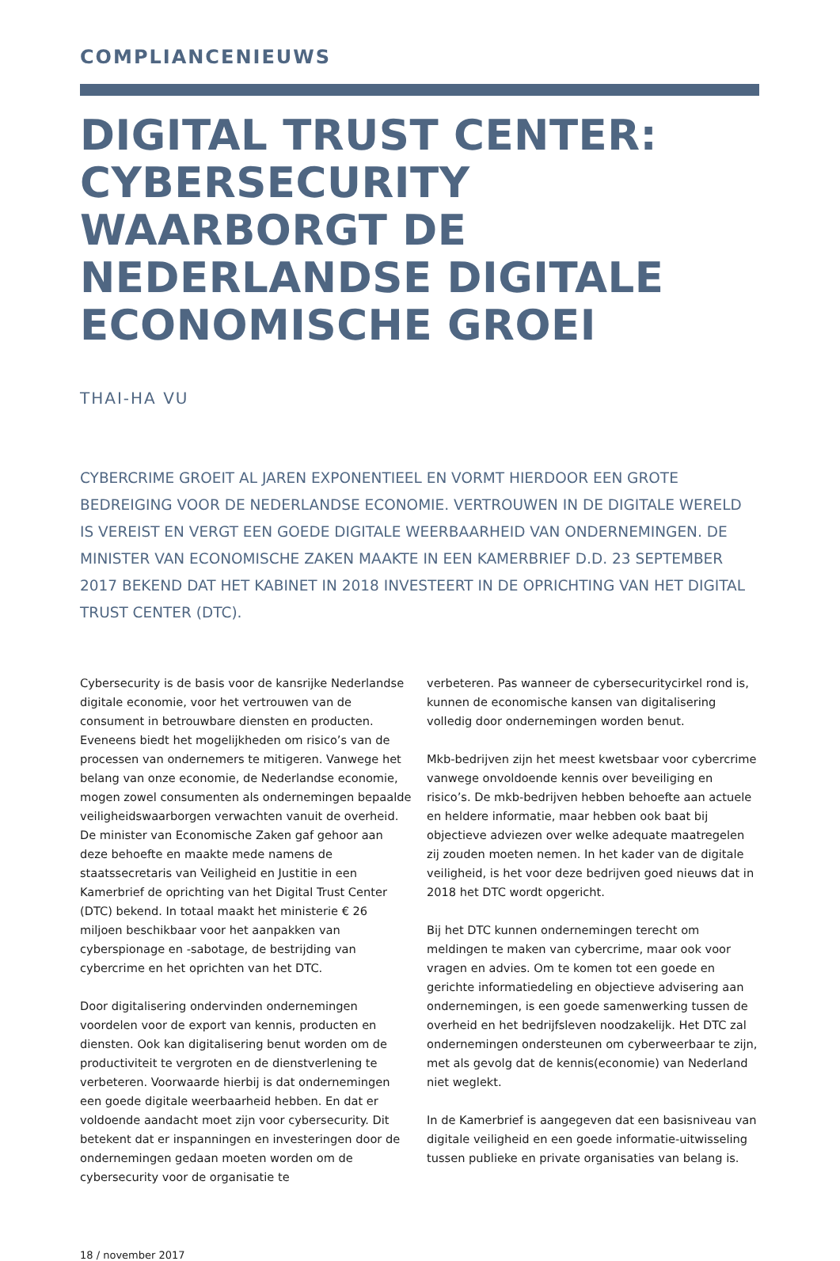COMPLIANCENIEUWS
DIGITAL TRUST CENTER: CYBERSECURITY WAARBORGT DE NEDERLANDSE DIGITALE ECONOMISCHE GROEI
THAI-HA VU
CYBERCRIME GROEIT AL JAREN EXPONENTIEEL EN VORMT HIERDOOR EEN GROTE BEDREIGING VOOR DE NEDERLANDSE ECONOMIE. VERTROUWEN IN DE DIGITALE WERELD IS VEREIST EN VERGT EEN GOEDE DIGITALE WEERBAARHEID VAN ONDERNEMINGEN. DE MINISTER VAN ECONOMISCHE ZAKEN MAAKTE IN EEN KAMERBRIEF D.D. 23 SEPTEMBER 2017 BEKEND DAT HET KABINET IN 2018 INVESTEERT IN DE OPRICHTING VAN HET DIGITAL TRUST CENTER (DTC).
Cybersecurity is de basis voor de kansrijke Nederlandse digitale economie, voor het vertrouwen van de consument in betrouwbare diensten en producten. Eveneens biedt het mogelijkheden om risico’s van de processen van ondernemers te mitigeren. Vanwege het belang van onze economie, de Nederlandse economie, mogen zowel consumenten als ondernemingen bepaalde veiligheidswaarborgen verwachten vanuit de overheid. De minister van Economische Zaken gaf gehoor aan deze behoefte en maakte mede namens de staatssecretaris van Veiligheid en Justitie in een Kamerbrief de oprichting van het Digital Trust Center (DTC) bekend. In totaal maakt het ministerie € 26 miljoen beschikbaar voor het aanpakken van cyberspionage en -sabotage, de bestrijding van cybercrime en het oprichten van het DTC.
Door digitalisering ondervinden ondernemingen voordelen voor de export van kennis, producten en diensten. Ook kan digitalisering benut worden om de productiviteit te vergroten en de dienstverlening te verbeteren. Voorwaarde hierbij is dat ondernemingen een goede digitale weerbaarheid hebben. En dat er voldoende aandacht moet zijn voor cybersecurity. Dit betekent dat er inspanningen en investeringen door de ondernemingen gedaan moeten worden om de cybersecurity voor de organisatie te
verbeteren. Pas wanneer de cybersecuritycirkel rond is, kunnen de economische kansen van digitalisering volledig door ondernemingen worden benut.
Mkb-bedrijven zijn het meest kwetsbaar voor cybercrime vanwege onvoldoende kennis over beveiliging en risico’s. De mkb-bedrijven hebben behoefte aan actuele en heldere informatie, maar hebben ook baat bij objectieve adviezen over welke adequate maatregelen zij zouden moeten nemen. In het kader van de digitale veiligheid, is het voor deze bedrijven goed nieuws dat in 2018 het DTC wordt opgericht.
Bij het DTC kunnen ondernemingen terecht om meldingen te maken van cybercrime, maar ook voor vragen en advies. Om te komen tot een goede en gerichte informatiedeling en objectieve advisering aan ondernemingen, is een goede samenwerking tussen de overheid en het bedrijfsleven noodzakelijk. Het DTC zal ondernemingen ondersteunen om cyberweerbaar te zijn, met als gevolg dat de kennis(economie) van Nederland niet weglekt.
In de Kamerbrief is aangegeven dat een basisniveau van digitale veiligheid en een goede informatie-uitwisseling tussen publieke en private organisaties van belang is.
18 / november 2017